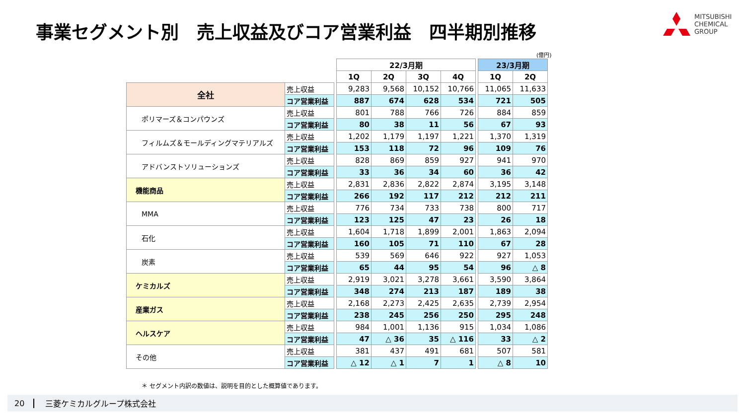事業セグメント別　売上収益及びコア営業利益　四半期別推移
MITSUBISHI
CHEMICAL
GROUP
(億円)
| | | | 22/3月期 | | | | | 23/3月期 | |
| | | | 1Q | 2Q | 3Q | 4Q | | 1Q | 2Q |
| 全社 | 売上収益 | | 9,283 | 9,568 | 10,152 | 10,766 | | 11,065 | 11,633 |
| | コア営業利益 | | 887 | 674 | 628 | 534 | | 721 | 505 |
| ポリマーズ＆コンパウンズ | 売上収益 | | 801 | 788 | 766 | 726 | | 884 | 859 |
| | コア営業利益 | | 80 | 38 | 11 | 56 | | 67 | 93 |
| フィルムズ＆モールディングマテリアルズ | 売上収益 | | 1,202 | 1,179 | 1,197 | 1,221 | | 1,370 | 1,319 |
| | コア営業利益 | | 153 | 118 | 72 | 96 | | 109 | 76 |
| アドバンストソリューションズ | 売上収益 | | 828 | 869 | 859 | 927 | | 941 | 970 |
| | コア営業利益 | | 33 | 36 | 34 | 60 | | 36 | 42 |
| 機能商品 | 売上収益 | | 2,831 | 2,836 | 2,822 | 2,874 | | 3,195 | 3,148 |
| | コア営業利益 | | 266 | 192 | 117 | 212 | | 212 | 211 |
| MMA | 売上収益 | | 776 | 734 | 733 | 738 | | 800 | 717 |
| | コア営業利益 | | 123 | 125 | 47 | 23 | | 26 | 18 |
| 石化 | 売上収益 | | 1,604 | 1,718 | 1,899 | 2,001 | | 1,863 | 2,094 |
| | コア営業利益 | | 160 | 105 | 71 | 110 | | 67 | 28 |
| 炭素 | 売上収益 | | 539 | 569 | 646 | 922 | | 927 | 1,053 |
| | コア営業利益 | | 65 | 44 | 95 | 54 | | 96 | △ 8 |
| ケミカルズ | 売上収益 | | 2,919 | 3,021 | 3,278 | 3,661 | | 3,590 | 3,864 |
| | コア営業利益 | | 348 | 274 | 213 | 187 | | 189 | 38 |
| 産業ガス | 売上収益 | | 2,168 | 2,273 | 2,425 | 2,635 | | 2,739 | 2,954 |
| | コア営業利益 | | 238 | 245 | 256 | 250 | | 295 | 248 |
| ヘルスケア | 売上収益 | | 984 | 1,001 | 1,136 | 915 | | 1,034 | 1,086 |
| | コア営業利益 | | 47 | △ 36 | 35 | △ 116 | | 33 | △ 2 |
| その他 | 売上収益 | | 381 | 437 | 491 | 681 | | 507 | 581 |
| | コア営業利益 | | △ 12 | △ 1 | 7 | 1 | | △ 8 | 10 |
＊ セグメント内訳の数値は、説明を目的とした概算値であります。
20 三菱ケミカルグループ株式会社